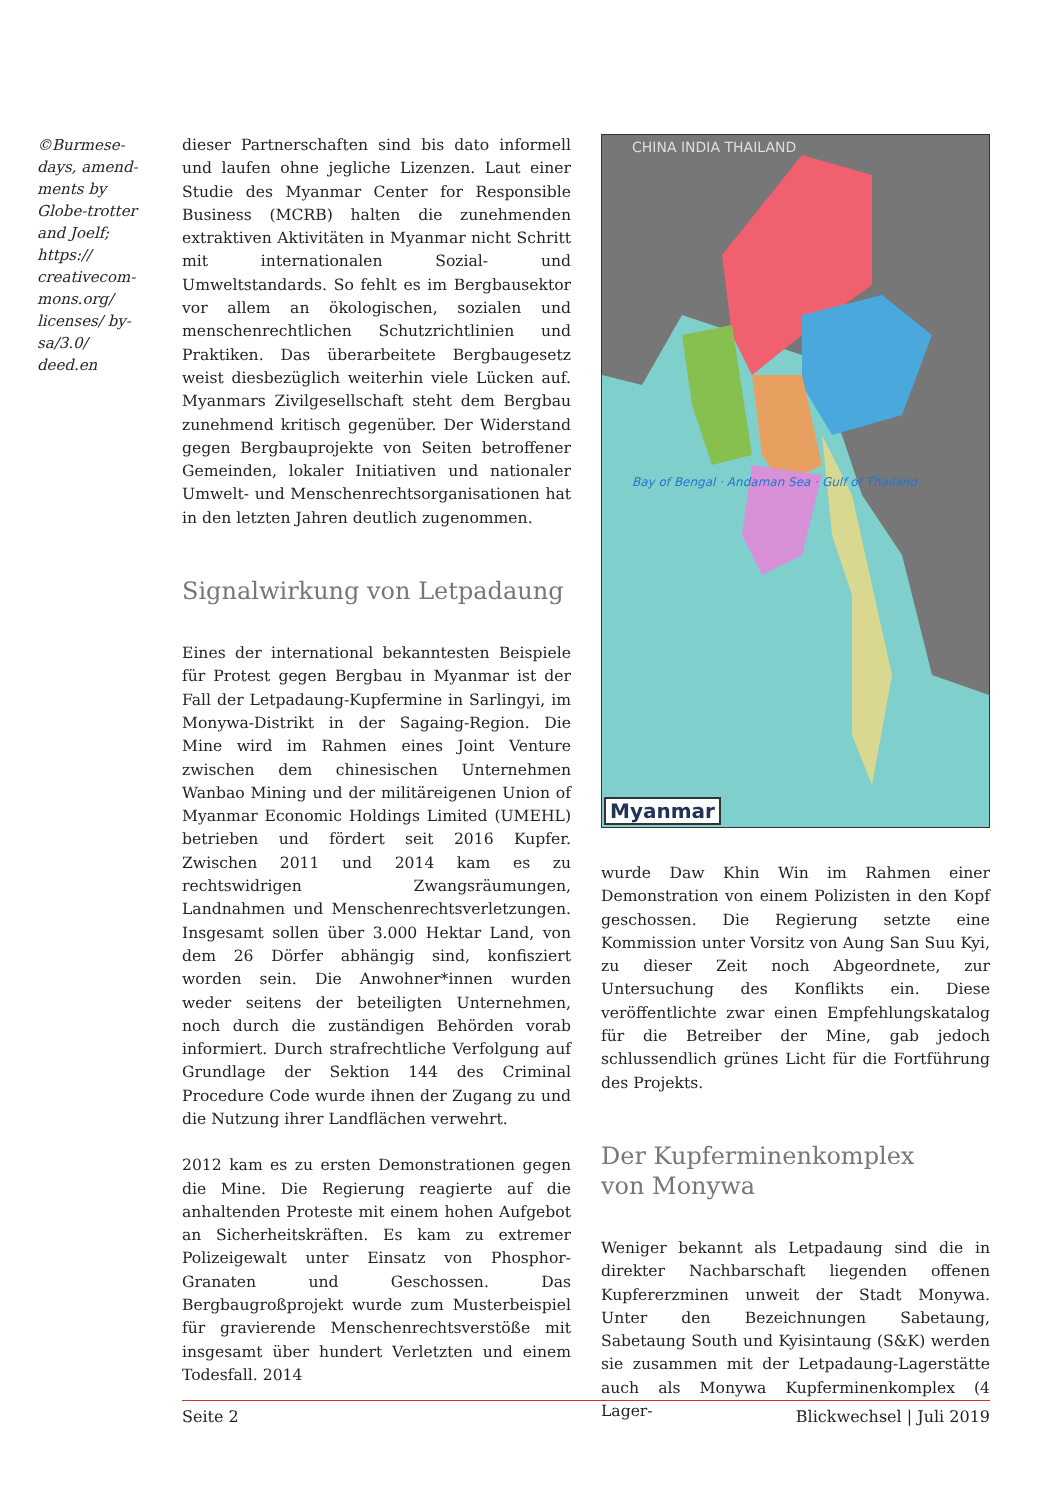©Burmese-days, amend-ments by Globe-trotter and Joelf; https:// creativecom-mons.org/ licenses/ by-sa/3.0/ deed.en
dieser Partnerschaften sind bis dato informell und laufen ohne jegliche Lizenzen. Laut einer Studie des Myanmar Center for Responsible Business (MCRB) halten die zunehmenden extraktiven Aktivitäten in Myanmar nicht Schritt mit internationalen Sozial- und Umweltstandards. So fehlt es im Bergbausektor vor allem an ökologischen, sozialen und menschenrechtlichen Schutzrichtlinien und Praktiken. Das überarbeitete Bergbaugesetz weist diesbezüglich weiterhin viele Lücken auf. Myanmars Zivilgesellschaft steht dem Bergbau zunehmend kritisch gegenüber. Der Widerstand gegen Bergbauprojekte von Seiten betroffener Gemeinden, lokaler Initiativen und nationaler Umwelt- und Menschenrechtsorganisationen hat in den letzten Jahren deutlich zugenommen.
Signalwirkung von Letpadaung
Eines der international bekanntesten Beispiele für Protest gegen Bergbau in Myanmar ist der Fall der Letpadaung-Kupfermine in Sarlingyi, im Monywa-Distrikt in der Sagaing-Region. Die Mine wird im Rahmen eines Joint Venture zwischen dem chinesischen Unternehmen Wanbao Mining und der militäreigenen Union of Myanmar Economic Holdings Limited (UMEHL) betrieben und fördert seit 2016 Kupfer. Zwischen 2011 und 2014 kam es zu rechtswidrigen Zwangsräumungen, Landnahmen und Menschenrechtsverletzungen. Insgesamt sollen über 3.000 Hektar Land, von dem 26 Dörfer abhängig sind, konfisziert worden sein. Die Anwohner*innen wurden weder seitens der beteiligten Unternehmen, noch durch die zuständigen Behörden vorab informiert. Durch strafrechtliche Verfolgung auf Grundlage der Sektion 144 des Criminal Procedure Code wurde ihnen der Zugang zu und die Nutzung ihrer Landflächen verwehrt.
2012 kam es zu ersten Demonstrationen gegen die Mine. Die Regierung reagierte auf die anhaltenden Proteste mit einem hohen Aufgebot an Sicherheitskräften. Es kam zu extremer Polizeigewalt unter Einsatz von Phosphor-Granaten und Geschossen. Das Bergbaugroßprojekt wurde zum Musterbeispiel für gravierende Menschenrechtsverstöße mit insgesamt über hundert Verletzten und einem Todesfall. 2014
Myanmar
CHINA INDIA THAILAND
Bay of Bengal · Andaman Sea · Gulf of Thailand
wurde Daw Khin Win im Rahmen einer Demonstration von einem Polizisten in den Kopf geschossen. Die Regierung setzte eine Kommission unter Vorsitz von Aung San Suu Kyi, zu dieser Zeit noch Abgeordnete, zur Untersuchung des Konflikts ein. Diese veröffentlichte zwar einen Empfehlungskatalog für die Betreiber der Mine, gab jedoch schlussendlich grünes Licht für die Fortführung des Projekts.
Der Kupferminenkomplex
von Monywa
Weniger bekannt als Letpadaung sind die in direkter Nachbarschaft liegenden offenen Kupfererzminen unweit der Stadt Monywa. Unter den Bezeichnungen Sabetaung, Sabetaung South und Kyisintaung (S&K) werden sie zusammen mit der Letpadaung-Lagerstätte auch als Monywa Kupferminenkomplex (4 Lager-
Seite 2 Blickwechsel | Juli 2019